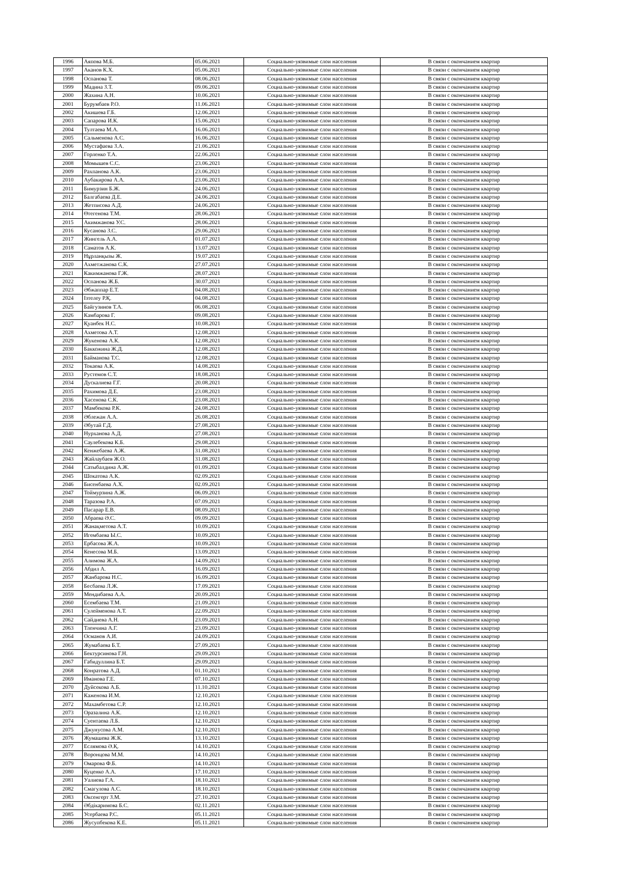| 1996 | Аяпова М.Б. | 05.06.2021 | Социально-уязвимые слои населения | В связи с окончанием квартир |
| 1997 | Аканов К.Х. | 05.06.2021 | Социально-уязвимые слои населения | В связи с окончанием квартир |
| 1998 | Оспанова Т. | 08.06.2021 | Социально-уязвимые слои населения | В связи с окончанием квартир |
| 1999 | Мадина З.Т. | 09.06.2021 | Социально-уязвимые слои населения | В связи с окончанием квартир |
| 2000 | Жахина А.Н. | 10.06.2021 | Социально-уязвимые слои населения | В связи с окончанием квартир |
| 2001 | Бурумбаев Р.О. | 11.06.2021 | Социально-уязвимые слои населения | В связи с окончанием квартир |
| 2002 | Акишева Г.Б. | 12.06.2021 | Социально-уязвимые слои населения | В связи с окончанием квартир |
| 2003 | Сапарова И.К. | 15.06.2021 | Социально-уязвимые слои населения | В связи с окончанием квартир |
| 2004 | Тултаева М.А. | 16.06.2021 | Социально-уязвимые слои населения | В связи с окончанием квартир |
| 2005 | Сальменова А.С. | 16.06.2021 | Социально-уязвимые слои населения | В связи с окончанием квартир |
| 2006 | Мустафаева З.А. | 21.06.2021 | Социально-уязвимые слои населения | В связи с окончанием квартир |
| 2007 | Горленко Т.А. | 22.06.2021 | Социально-уязвимые слои населения | В связи с окончанием квартир |
| 2008 | Момышев С.С. | 23.06.2021 | Социально-уязвимые слои населения | В связи с окончанием квартир |
| 2009 | Рахпанова А.К. | 23.06.2021 | Социально-уязвимые слои населения | В связи с окончанием квартир |
| 2010 | Аубакирова А.А. | 23.06.2021 | Социально-уязвимые слои населения | В связи с окончанием квартир |
| 2011 | Бимурзин Б.Ж. | 24.06.2021 | Социально-уязвимые слои населения | В связи с окончанием квартир |
| 2012 | Балгабаева Д.Е. | 24.06.2021 | Социально-уязвимые слои населения | В связи с окончанием квартир |
| 2013 | Жетписова А.Д. | 24.06.2021 | Социально-уязвимые слои населения | В связи с окончанием квартир |
| 2014 | Өтегенова Т.М. | 28.06.2021 | Социально-уязвимые слои населения | В связи с окончанием квартир |
| 2015 | Акимжанова У.С. | 28.06.2021 | Социально-уязвимые слои населения | В связи с окончанием квартир |
| 2016 | Кусанова З.С. | 29.06.2021 | Социально-уязвимые слои населения | В связи с окончанием квартир |
| 2017 | Жингель А.А. | 01.07.2021 | Социально-уязвимые слои населения | В связи с окончанием квартир |
| 2018 | Саматов А.К. | 13.07.2021 | Социально-уязвимые слои населения | В связи с окончанием квартир |
| 2019 | Нұрланқызы Ж. | 19.07.2021 | Социально-уязвимые слои населения | В связи с окончанием квартир |
| 2020 | Ахметжанова С.К. | 27.07.2021 | Социально-уязвимые слои населения | В связи с окончанием квартир |
| 2021 | Какимжанова Г.Ж. | 28.07.2021 | Социально-уязвимые слои населения | В связи с окончанием квартир |
| 2022 | Оспанова Ж.Б. | 30.07.2021 | Социально-уязвимые слои населения | В связи с окончанием квартир |
| 2023 | Әбжаппар Е.Т. | 04.08.2021 | Социально-уязвимые слои населения | В связи с окончанием квартир |
| 2024 | Ізтелеу Р.Қ. | 04.08.2021 | Социально-уязвимые слои населения | В связи с окончанием квартир |
| 2025 | Байгузинов Т.А. | 06.08.2021 | Социально-уязвимые слои населения | В связи с окончанием квартир |
| 2026 | Камбарова Г. | 09.08.2021 | Социально-уязвимые слои населения | В связи с окончанием квартир |
| 2027 | Қуанбек Н.С. | 10.08.2021 | Социально-уязвимые слои населения | В связи с окончанием квартир |
| 2028 | Ахметова А.Т. | 12.08.2021 | Социально-уязвимые слои населения | В связи с окончанием квартир |
| 2029 | Жукенова А.К. | 12.08.2021 | Социально-уязвимые слои населения | В связи с окончанием квартир |
| 2030 | Баккожина Ж.Д. | 12.08.2021 | Социально-уязвимые слои населения | В связи с окончанием квартир |
| 2031 | Байманова Т.С. | 12.08.2021 | Социально-уязвимые слои населения | В связи с окончанием квартир |
| 2032 | Токаева А.К. | 14.08.2021 | Социально-уязвимые слои населения | В связи с окончанием квартир |
| 2033 | Рустемов С.Т. | 18.08.2021 | Социально-уязвимые слои населения | В связи с окончанием квартир |
| 2034 | Дускалиева Г.Г. | 20.08.2021 | Социально-уязвимые слои населения | В связи с окончанием квартир |
| 2035 | Рахимова Д.Е. | 23.08.2021 | Социально-уязвимые слои населения | В связи с окончанием квартир |
| 2036 | Хасенова С.К. | 23.08.2021 | Социально-уязвимые слои населения | В связи с окончанием квартир |
| 2037 | Мамбекова Р.К. | 24.08.2021 | Социально-уязвимые слои населения | В связи с окончанием квартир |
| 2038 | Әблежан А.А. | 26.08.2021 | Социально-уязвимые слои населения | В связи с окончанием квартир |
| 2039 | Әбутай Г.Д. | 27.08.2021 | Социально-уязвимые слои населения | В связи с окончанием квартир |
| 2040 | Нурханова А.Д. | 27.08.2021 | Социально-уязвимые слои населения | В связи с окончанием квартир |
| 2041 | Саулебекова К.Б. | 29.08.2021 | Социально-уязвимые слои населения | В связи с окончанием квартир |
| 2042 | Кенжебаева А.Ж. | 31.08.2021 | Социально-уязвимые слои населения | В связи с окончанием квартир |
| 2043 | Жайлаубаев Ж.О. | 31.08.2021 | Социально-уязвимые слои населения | В связи с окончанием квартир |
| 2044 | Сатыбалдина А.Ж. | 01.09.2021 | Социально-уязвимые слои населения | В связи с окончанием квартир |
| 2045 | Шокатова А.К. | 02.09.2021 | Социально-уязвимые слои населения | В связи с окончанием квартир |
| 2046 | Бисенбаева А.Х. | 02.09.2021 | Социально-уязвимые слои населения | В связи с окончанием квартир |
| 2047 | Тоймурзина А.Ж. | 06.09.2021 | Социально-уязвимые слои населения | В связи с окончанием квартир |
| 2048 | Таразова Р.А. | 07.09.2021 | Социально-уязвимые слои населения | В связи с окончанием квартир |
| 2049 | Пасарар Е.В. | 08.09.2021 | Социально-уязвимые слои населения | В связи с окончанием квартир |
| 2050 | Абраева Ә.С. | 09.09.2021 | Социально-уязвимые слои населения | В связи с окончанием квартир |
| 2051 | Жанақметова А.Т. | 10.09.2021 | Социально-уязвимые слои населения | В связи с окончанием квартир |
| 2052 | Игембаева Ы.С. | 10.09.2021 | Социально-уязвимые слои населения | В связи с окончанием квартир |
| 2053 | Ербасова Ж.А. | 10.09.2021 | Социально-уязвимые слои населения | В связи с окончанием квартир |
| 2054 | Кенесова М.Б. | 13.09.2021 | Социально-уязвимые слои населения | В связи с окончанием квартир |
| 2055 | Алимова Ж.А. | 14.09.2021 | Социально-уязвимые слои населения | В связи с окончанием квартир |
| 2056 | Абдил А. | 16.09.2021 | Социально-уязвимые слои населения | В связи с окончанием квартир |
| 2057 | Жанбарова Н.С. | 16.09.2021 | Социально-уязвимые слои населения | В связи с окончанием квартир |
| 2058 | Бесбаева Л.Ж. | 17.09.2021 | Социально-уязвимые слои населения | В связи с окончанием квартир |
| 2059 | Мендибаева А.А. | 20.09.2021 | Социально-уязвимые слои населения | В связи с окончанием квартир |
| 2060 | Есембаева Т.М. | 21.09.2021 | Социально-уязвимые слои населения | В связи с окончанием квартир |
| 2061 | Сулейменова А.Т. | 22.09.2021 | Социально-уязвимые слои населения | В связи с окончанием квартир |
| 2062 | Сайдиева А.Н. | 23.09.2021 | Социально-уязвимые слои населения | В связи с окончанием квартир |
| 2063 | Тленчина А.Г. | 23.09.2021 | Социально-уязвимые слои населения | В связи с окончанием квартир |
| 2064 | Османов А.И. | 24.09.2021 | Социально-уязвимые слои населения | В связи с окончанием квартир |
| 2065 | Жумабаева Б.Т. | 27.09.2021 | Социально-уязвимые слои населения | В связи с окончанием квартир |
| 2066 | Бектурсинова Г.Н. | 29.09.2021 | Социально-уязвимые слои населения | В связи с окончанием квартир |
| 2067 | Габидуллина Б.Т. | 29.09.2021 | Социально-уязвимые слои населения | В связи с окончанием квартир |
| 2068 | Конратова А.Д. | 01.10.2021 | Социально-уязвимые слои населения | В связи с окончанием квартир |
| 2069 | Иманова Г.Е. | 07.10.2021 | Социально-уязвимые слои населения | В связи с окончанием квартир |
| 2070 | Дуйсекова А.Б. | 11.10.2021 | Социально-уязвимые слои населения | В связи с окончанием квартир |
| 2071 | Каженова И.М. | 12.10.2021 | Социально-уязвимые слои населения | В связи с окончанием квартир |
| 2072 | Махамбетова С.Р. | 12.10.2021 | Социально-уязвимые слои населения | В связи с окончанием квартир |
| 2073 | Оразалина А.К. | 12.10.2021 | Социально-уязвимые слои населения | В связи с окончанием квартир |
| 2074 | Суентаева Л.Б. | 12.10.2021 | Социально-уязвимые слои населения | В связи с окончанием квартир |
| 2075 | Джунусова А.М. | 12.10.2021 | Социально-уязвимые слои населения | В связи с окончанием квартир |
| 2076 | Жумашева Ж.К. | 13.10.2021 | Социально-уязвимые слои населения | В связи с окончанием квартир |
| 2077 | Еслямова Ә.Қ. | 14.10.2021 | Социально-уязвимые слои населения | В связи с окончанием квартир |
| 2078 | Воронцова М.М. | 14.10.2021 | Социально-уязвимые слои населения | В связи с окончанием квартир |
| 2079 | Омарова Ф.Б. | 14.10.2021 | Социально-уязвимые слои населения | В связи с окончанием квартир |
| 2080 | Куценко А.А. | 17.10.2021 | Социально-уязвимые слои населения | В связи с окончанием квартир |
| 2081 | Уалиева Г.А. | 18.10.2021 | Социально-уязвимые слои населения | В связи с окончанием квартир |
| 2082 | Смагулова А.С. | 18.10.2021 | Социально-уязвимые слои населения | В связи с окончанием квартир |
| 2083 | Оксенгерт З.М. | 27.10.2021 | Социально-уязвимые слои населения | В связи с окончанием квартир |
| 2084 | Әбдікаримова Б.С. | 02.11.2021 | Социально-уязвимые слои населения | В связи с окончанием квартир |
| 2085 | Усербаева Р.С. | 05.11.2021 | Социально-уязвимые слои населения | В связи с окончанием квартир |
| 2086 | Жусупбекова К.Е. | 05.11.2021 | Социально-уязвимые слои населения | В связи с окончанием квартир |